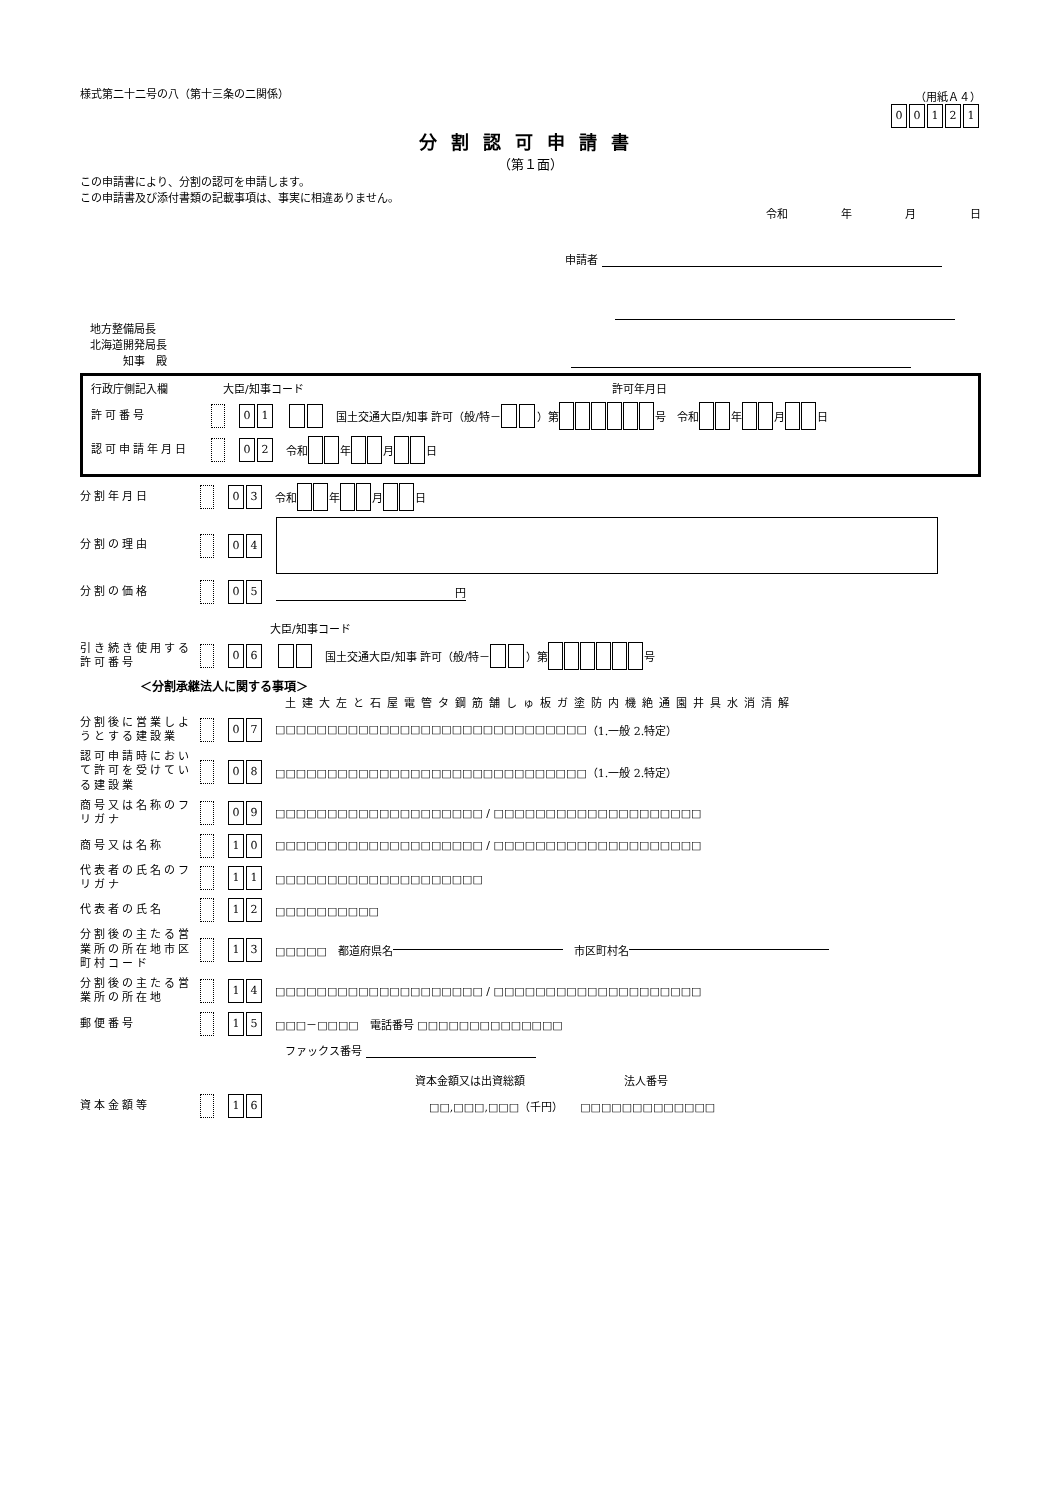様式第二十二号の八（第十三条の二関係） （用紙Ａ４）
00121
分割認可申請書
（第１面）
この申請書により、分割の認可を申請します。
この申請書及び添付書類の記載事項は、事実に相違ありません。
令和 年 月 日
申請者
地方整備局長
北海道開発局長
　　　知事　殿
行政庁側記入欄　　　　　大臣/知事コード　　　　　　　　　　　　　　　　　　　　　　　　　　　　許可年月日
許可番号 0 1　国土交通大臣/知事 許可（般/特－ ）第 号　令和 年 月 日
認可申請年月日 0 2　令和 年 月 日
分割年月日 0 3　令和 年 月 日
分割の理由 0 4
分割の価格 0 5 円
大臣/知事コード
引き続き使用する
許可番号 0 6　国土交通大臣/知事 許可（般/特－ ）第 号
＜分割承継法人に関する事項＞
土建大左と石屋電管タ鋼筋舗しゅ板ガ塗防内機絶通園井具水消清解
分割後に営業しようとする建設業 0 7　□□□□□□□□□□□□□□□□□□□□□□□□□□□□□□ （1.一般 2.特定）
認可申請時において許可を受けている建設業 0 8　□□□□□□□□□□□□□□□□□□□□□□□□□□□□□□（1.一般 2.特定）
商号又は名称のフリガナ 0 9　□□□□□□□□□□□□□□□□□□□□ / □□□□□□□□□□□□□□□□□□□□
商号又は名称 1 0　□□□□□□□□□□□□□□□□□□□□ / □□□□□□□□□□□□□□□□□□□□
代表者の氏名のフリガナ 1 1　□□□□□□□□□□□□□□□□□□□□
代表者の氏名 1 2　□□□□□□□□□□
分割後の主たる営業所の所在地市区町村コード 1 3　□□□□□　都道府県名 　市区町村名
分割後の主たる営業所の所在地 1 4　□□□□□□□□□□□□□□□□□□□□ / □□□□□□□□□□□□□□□□□□□□
郵便番号 1 5　□□□－□□□□　電話番号 □□□□□□□□□□□□□□
ファックス番号
資本金額又は出資総額　　　　　　　　　法人番号
資本金額等 1 6　　　　　　　　　　　　　　　□□,□□□,□□□（千円）　　□□□□□□□□□□□□□